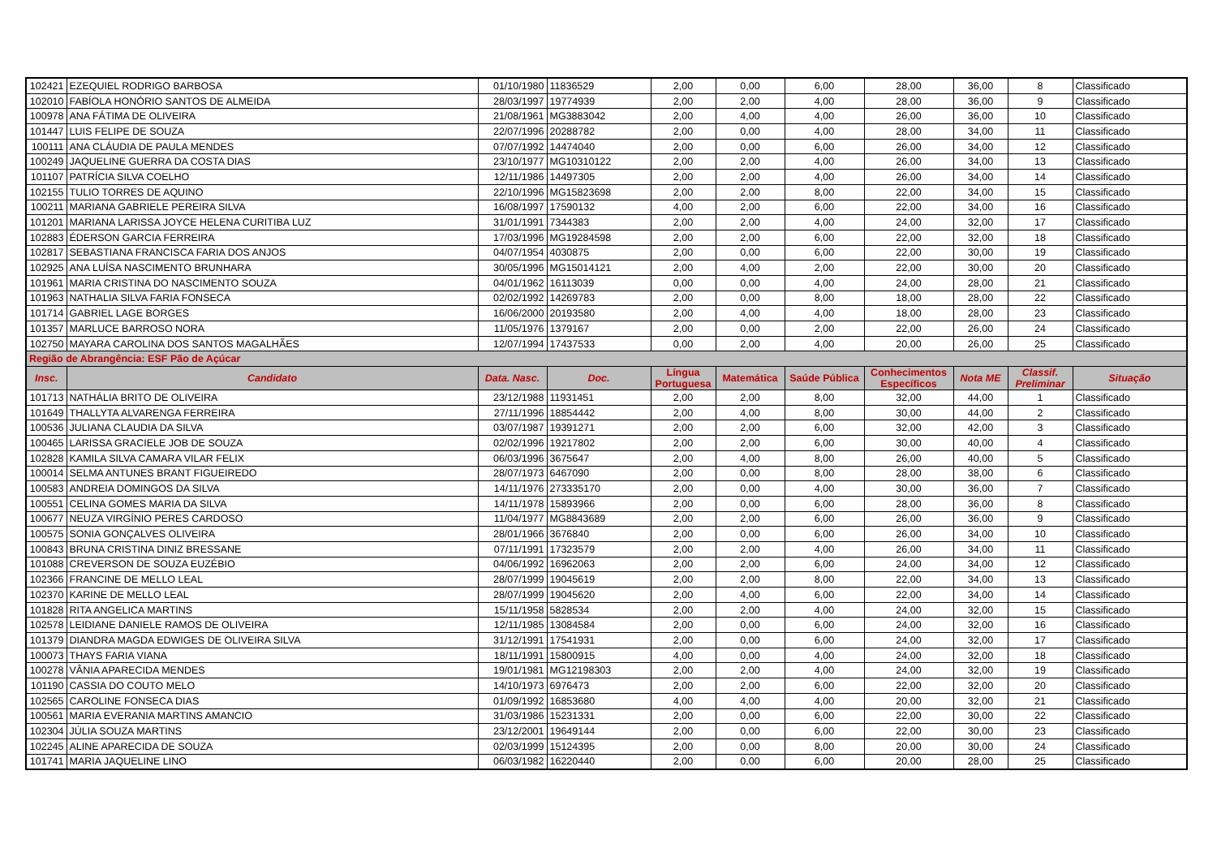| 102421 | EZEQUIEL RODRIGO BARBOSA | 01/10/1980 | 11836529 | 2,00 | 0,00 | 6,00 | 28,00 | 36,00 | 8 | Classificado |
| 102010 | FABÍOLA HONÓRIO SANTOS DE ALMEIDA | 28/03/1997 | 19774939 | 2,00 | 2,00 | 4,00 | 28,00 | 36,00 | 9 | Classificado |
| 100978 | ANA FÁTIMA DE OLIVEIRA | 21/08/1961 | MG3883042 | 2,00 | 4,00 | 4,00 | 26,00 | 36,00 | 10 | Classificado |
| 101447 | LUIS FELIPE DE SOUZA | 22/07/1996 | 20288782 | 2,00 | 0,00 | 4,00 | 28,00 | 34,00 | 11 | Classificado |
| 100111 | ANA CLÁUDIA DE PAULA MENDES | 07/07/1992 | 14474040 | 2,00 | 0,00 | 6,00 | 26,00 | 34,00 | 12 | Classificado |
| 100249 | JAQUELINE GUERRA DA COSTA DIAS | 23/10/1977 | MG10310122 | 2,00 | 2,00 | 4,00 | 26,00 | 34,00 | 13 | Classificado |
| 101107 | PATRÍCIA SILVA COELHO | 12/11/1986 | 14497305 | 2,00 | 2,00 | 4,00 | 26,00 | 34,00 | 14 | Classificado |
| 102155 | TULIO TORRES DE AQUINO | 22/10/1996 | MG15823698 | 2,00 | 2,00 | 8,00 | 22,00 | 34,00 | 15 | Classificado |
| 100211 | MARIANA GABRIELE PEREIRA SILVA | 16/08/1997 | 17590132 | 4,00 | 2,00 | 6,00 | 22,00 | 34,00 | 16 | Classificado |
| 101201 | MARIANA LARISSA JOYCE HELENA CURITIBA LUZ | 31/01/1991 | 7344383 | 2,00 | 2,00 | 4,00 | 24,00 | 32,00 | 17 | Classificado |
| 102883 | ÉDERSON GARCIA FERREIRA | 17/03/1996 | MG19284598 | 2,00 | 2,00 | 6,00 | 22,00 | 32,00 | 18 | Classificado |
| 102817 | SEBASTIANA FRANCISCA FARIA DOS ANJOS | 04/07/1954 | 4030875 | 2,00 | 0,00 | 6,00 | 22,00 | 30,00 | 19 | Classificado |
| 102925 | ANA LUÍSA NASCIMENTO BRUNHARA | 30/05/1996 | MG15014121 | 2,00 | 4,00 | 2,00 | 22,00 | 30,00 | 20 | Classificado |
| 101961 | MARIA CRISTINA DO NASCIMENTO SOUZA | 04/01/1962 | 16113039 | 0,00 | 0,00 | 4,00 | 24,00 | 28,00 | 21 | Classificado |
| 101963 | NATHALIA SILVA FARIA FONSECA | 02/02/1992 | 14269783 | 2,00 | 0,00 | 8,00 | 18,00 | 28,00 | 22 | Classificado |
| 101714 | GABRIEL LAGE BORGES | 16/06/2000 | 20193580 | 2,00 | 4,00 | 4,00 | 18,00 | 28,00 | 23 | Classificado |
| 101357 | MARLUCE BARROSO NORA | 11/05/1976 | 1379167 | 2,00 | 0,00 | 2,00 | 22,00 | 26,00 | 24 | Classificado |
| 102750 | MAYARA CAROLINA DOS SANTOS MAGALHÃES | 12/07/1994 | 17437533 | 0,00 | 2,00 | 4,00 | 20,00 | 26,00 | 25 | Classificado |
| Região de Abrangência: ESF Pão de Açúcar | | | | | | | | | | |
| Insc. | Candidato | Data. Nasc. | Doc. | Língua Portuguesa | Matemática | Saúde Pública | Conhecimentos Específicos | Nota ME | Classif. Preliminar | Situação |
| 101713 | NATHÁLIA BRITO DE OLIVEIRA | 23/12/1988 | 11931451 | 2,00 | 2,00 | 8,00 | 32,00 | 44,00 | 1 | Classificado |
| 101649 | THALLYTA ALVARENGA FERREIRA | 27/11/1996 | 18854442 | 2,00 | 4,00 | 8,00 | 30,00 | 44,00 | 2 | Classificado |
| 100536 | JULIANA CLAUDIA DA SILVA | 03/07/1987 | 19391271 | 2,00 | 2,00 | 6,00 | 32,00 | 42,00 | 3 | Classificado |
| 100465 | LARISSA GRACIELE JOB DE SOUZA | 02/02/1996 | 19217802 | 2,00 | 2,00 | 6,00 | 30,00 | 40,00 | 4 | Classificado |
| 102828 | KAMILA SILVA CAMARA VILAR FELIX | 06/03/1996 | 3675647 | 2,00 | 4,00 | 8,00 | 26,00 | 40,00 | 5 | Classificado |
| 100014 | SELMA ANTUNES BRANT FIGUEIREDO | 28/07/1973 | 6467090 | 2,00 | 0,00 | 8,00 | 28,00 | 38,00 | 6 | Classificado |
| 100583 | ANDREIA DOMINGOS DA SILVA | 14/11/1976 | 273335170 | 2,00 | 0,00 | 4,00 | 30,00 | 36,00 | 7 | Classificado |
| 100551 | CELINA GOMES MARIA DA SILVA | 14/11/1978 | 15893966 | 2,00 | 0,00 | 6,00 | 28,00 | 36,00 | 8 | Classificado |
| 100677 | NEUZA VIRGÍNIO PERES CARDOSO | 11/04/1977 | MG8843689 | 2,00 | 2,00 | 6,00 | 26,00 | 36,00 | 9 | Classificado |
| 100575 | SONIA GONÇALVES OLIVEIRA | 28/01/1966 | 3676840 | 2,00 | 0,00 | 6,00 | 26,00 | 34,00 | 10 | Classificado |
| 100843 | BRUNA CRISTINA DINIZ BRESSANE | 07/11/1991 | 17323579 | 2,00 | 2,00 | 4,00 | 26,00 | 34,00 | 11 | Classificado |
| 101088 | CREVERSON DE SOUZA EUZÉBIO | 04/06/1992 | 16962063 | 2,00 | 2,00 | 6,00 | 24,00 | 34,00 | 12 | Classificado |
| 102366 | FRANCINE DE MELLO LEAL | 28/07/1999 | 19045619 | 2,00 | 2,00 | 8,00 | 22,00 | 34,00 | 13 | Classificado |
| 102370 | KARINE DE MELLO LEAL | 28/07/1999 | 19045620 | 2,00 | 4,00 | 6,00 | 22,00 | 34,00 | 14 | Classificado |
| 101828 | RITA ANGELICA MARTINS | 15/11/1958 | 5828534 | 2,00 | 2,00 | 4,00 | 24,00 | 32,00 | 15 | Classificado |
| 102578 | LEIDIANE DANIELE RAMOS DE OLIVEIRA | 12/11/1985 | 13084584 | 2,00 | 0,00 | 6,00 | 24,00 | 32,00 | 16 | Classificado |
| 101379 | DIANDRA MAGDA EDWIGES DE OLIVEIRA SILVA | 31/12/1991 | 17541931 | 2,00 | 0,00 | 6,00 | 24,00 | 32,00 | 17 | Classificado |
| 100073 | THAYS FARIA VIANA | 18/11/1991 | 15800915 | 4,00 | 0,00 | 4,00 | 24,00 | 32,00 | 18 | Classificado |
| 100278 | VÂNIA APARECIDA MENDES | 19/01/1981 | MG12198303 | 2,00 | 2,00 | 4,00 | 24,00 | 32,00 | 19 | Classificado |
| 101190 | CASSIA DO COUTO MELO | 14/10/1973 | 6976473 | 2,00 | 2,00 | 6,00 | 22,00 | 32,00 | 20 | Classificado |
| 102565 | CAROLINE FONSECA DIAS | 01/09/1992 | 16853680 | 4,00 | 4,00 | 4,00 | 20,00 | 32,00 | 21 | Classificado |
| 100561 | MARIA EVERANIA MARTINS AMANCIO | 31/03/1986 | 15231331 | 2,00 | 0,00 | 6,00 | 22,00 | 30,00 | 22 | Classificado |
| 102304 | JÚLIA SOUZA MARTINS | 23/12/2001 | 19649144 | 2,00 | 0,00 | 6,00 | 22,00 | 30,00 | 23 | Classificado |
| 102245 | ALINE APARECIDA DE SOUZA | 02/03/1999 | 15124395 | 2,00 | 0,00 | 8,00 | 20,00 | 30,00 | 24 | Classificado |
| 101741 | MARIA JAQUELINE LINO | 06/03/1982 | 16220440 | 2,00 | 0,00 | 6,00 | 20,00 | 28,00 | 25 | Classificado |